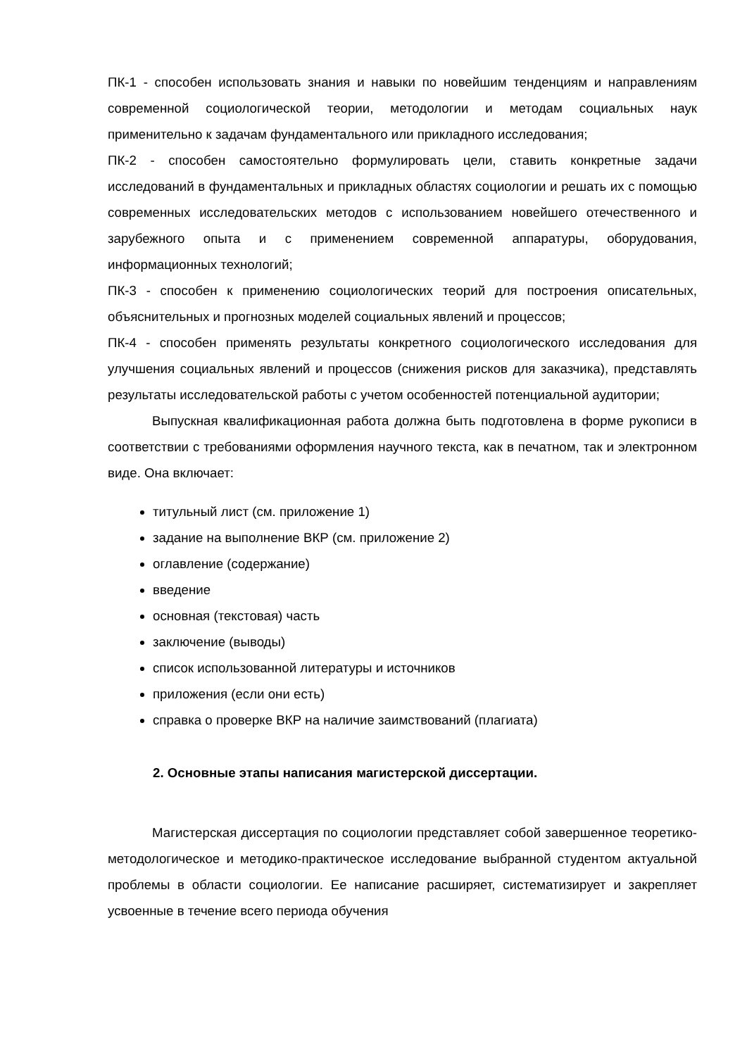ПК-1 - способен использовать знания и навыки по новейшим тенденциям и направлениям современной социологической теории, методологии и методам социальных наук применительно к задачам фундаментального или прикладного исследования;
ПК-2 - способен самостоятельно формулировать цели, ставить конкретные задачи исследований в фундаментальных и прикладных областях социологии и решать их с помощью современных исследовательских методов с использованием новейшего отечественного и зарубежного опыта и с применением современной аппаратуры, оборудования, информационных технологий;
ПК-3 - способен к применению социологических теорий для построения описательных, объяснительных и прогнозных моделей социальных явлений и процессов;
ПК-4 - способен применять результаты конкретного социологического исследования для улучшения социальных явлений и процессов (снижения рисков для заказчика), представлять результаты исследовательской работы с учетом особенностей потенциальной аудитории;
Выпускная квалификационная работа должна быть подготовлена в форме рукописи в соответствии с требованиями оформления научного текста, как в печатном, так и электронном виде. Она включает:
титульный лист (см. приложение 1)
задание на выполнение ВКР (см. приложение 2)
оглавление (содержание)
введение
основная (текстовая) часть
заключение (выводы)
список использованной литературы и источников
приложения (если они есть)
справка о проверке ВКР на наличие заимствований (плагиата)
2. Основные этапы написания магистерской диссертации.
Магистерская диссертация по социологии представляет собой завершенное теоретико-методологическое и методико-практическое исследование выбранной студентом актуальной проблемы в области социологии. Ее написание расширяет, систематизирует и закрепляет усвоенные в течение всего периода обучения